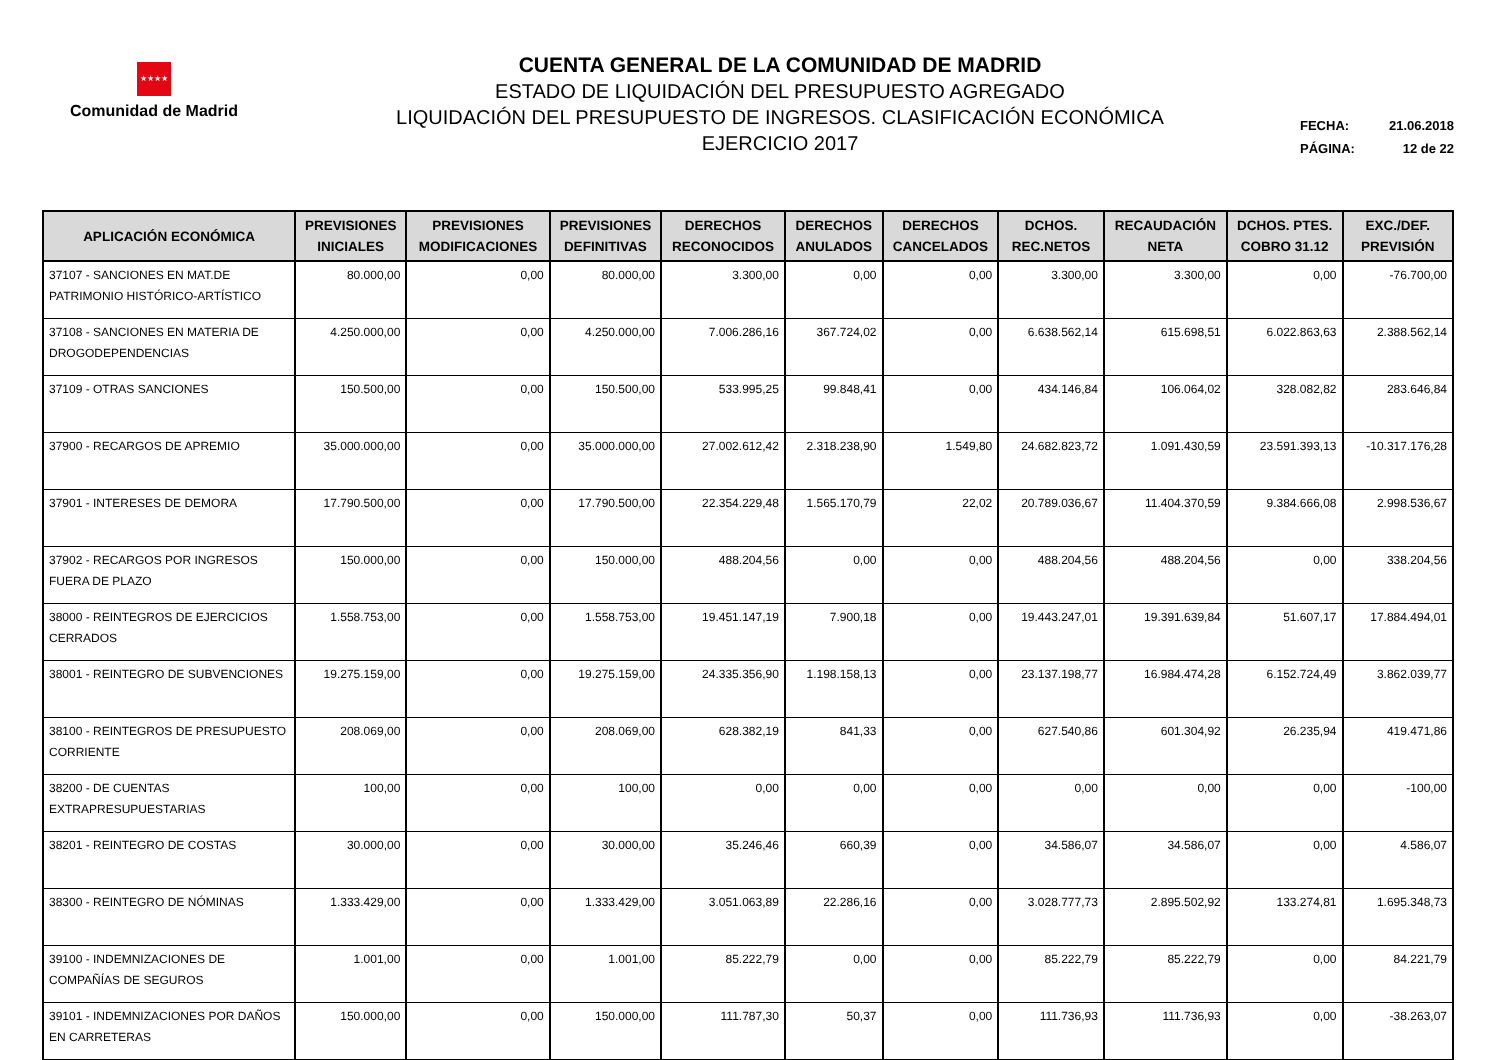★★★★
Comunidad de Madrid
CUENTA GENERAL DE LA COMUNIDAD DE MADRID
ESTADO DE LIQUIDACIÓN DEL PRESUPUESTO AGREGADO
LIQUIDACIÓN DEL PRESUPUESTO DE INGRESOS. CLASIFICACIÓN ECONÓMICA
EJERCICIO 2017
FECHA: 21.06.2018
PÁGINA: 12 de 22
| APLICACIÓN ECONÓMICA | PREVISIONES INICIALES | PREVISIONES MODIFICACIONES | PREVISIONES DEFINITIVAS | DERECHOS RECONOCIDOS | DERECHOS ANULADOS | DERECHOS CANCELADOS | DCHOS. REC.NETOS | RECAUDACIÓN NETA | DCHOS. PTES. COBRO 31.12 | EXC./DEF. PREVISIÓN |
| --- | --- | --- | --- | --- | --- | --- | --- | --- | --- | --- |
| 37107 - SANCIONES EN MAT.DE PATRIMONIO HISTÓRICO-ARTÍSTICO | 80.000,00 | 0,00 | 80.000,00 | 3.300,00 | 0,00 | 0,00 | 3.300,00 | 3.300,00 | 0,00 | -76.700,00 |
| 37108 - SANCIONES EN MATERIA DE DROGODEPENDENCIAS | 4.250.000,00 | 0,00 | 4.250.000,00 | 7.006.286,16 | 367.724,02 | 0,00 | 6.638.562,14 | 615.698,51 | 6.022.863,63 | 2.388.562,14 |
| 37109 - OTRAS SANCIONES | 150.500,00 | 0,00 | 150.500,00 | 533.995,25 | 99.848,41 | 0,00 | 434.146,84 | 106.064,02 | 328.082,82 | 283.646,84 |
| 37900 - RECARGOS DE APREMIO | 35.000.000,00 | 0,00 | 35.000.000,00 | 27.002.612,42 | 2.318.238,90 | 1.549,80 | 24.682.823,72 | 1.091.430,59 | 23.591.393,13 | -10.317.176,28 |
| 37901 - INTERESES DE DEMORA | 17.790.500,00 | 0,00 | 17.790.500,00 | 22.354.229,48 | 1.565.170,79 | 22,02 | 20.789.036,67 | 11.404.370,59 | 9.384.666,08 | 2.998.536,67 |
| 37902 - RECARGOS POR INGRESOS FUERA DE PLAZO | 150.000,00 | 0,00 | 150.000,00 | 488.204,56 | 0,00 | 0,00 | 488.204,56 | 488.204,56 | 0,00 | 338.204,56 |
| 38000 - REINTEGROS DE EJERCICIOS CERRADOS | 1.558.753,00 | 0,00 | 1.558.753,00 | 19.451.147,19 | 7.900,18 | 0,00 | 19.443.247,01 | 19.391.639,84 | 51.607,17 | 17.884.494,01 |
| 38001 - REINTEGRO DE SUBVENCIONES | 19.275.159,00 | 0,00 | 19.275.159,00 | 24.335.356,90 | 1.198.158,13 | 0,00 | 23.137.198,77 | 16.984.474,28 | 6.152.724,49 | 3.862.039,77 |
| 38100 - REINTEGROS DE PRESUPUESTO CORRIENTE | 208.069,00 | 0,00 | 208.069,00 | 628.382,19 | 841,33 | 0,00 | 627.540,86 | 601.304,92 | 26.235,94 | 419.471,86 |
| 38200 - DE CUENTAS EXTRAPRESUPUESTARIAS | 100,00 | 0,00 | 100,00 | 0,00 | 0,00 | 0,00 | 0,00 | 0,00 | 0,00 | -100,00 |
| 38201 - REINTEGRO DE COSTAS | 30.000,00 | 0,00 | 30.000,00 | 35.246,46 | 660,39 | 0,00 | 34.586,07 | 34.586,07 | 0,00 | 4.586,07 |
| 38300 - REINTEGRO DE NÓMINAS | 1.333.429,00 | 0,00 | 1.333.429,00 | 3.051.063,89 | 22.286,16 | 0,00 | 3.028.777,73 | 2.895.502,92 | 133.274,81 | 1.695.348,73 |
| 39100 - INDEMNIZACIONES DE COMPAÑÍAS DE SEGUROS | 1.001,00 | 0,00 | 1.001,00 | 85.222,79 | 0,00 | 0,00 | 85.222,79 | 85.222,79 | 0,00 | 84.221,79 |
| 39101 - INDEMNIZACIONES POR DAÑOS EN CARRETERAS | 150.000,00 | 0,00 | 150.000,00 | 111.787,30 | 50,37 | 0,00 | 111.736,93 | 111.736,93 | 0,00 | -38.263,07 |